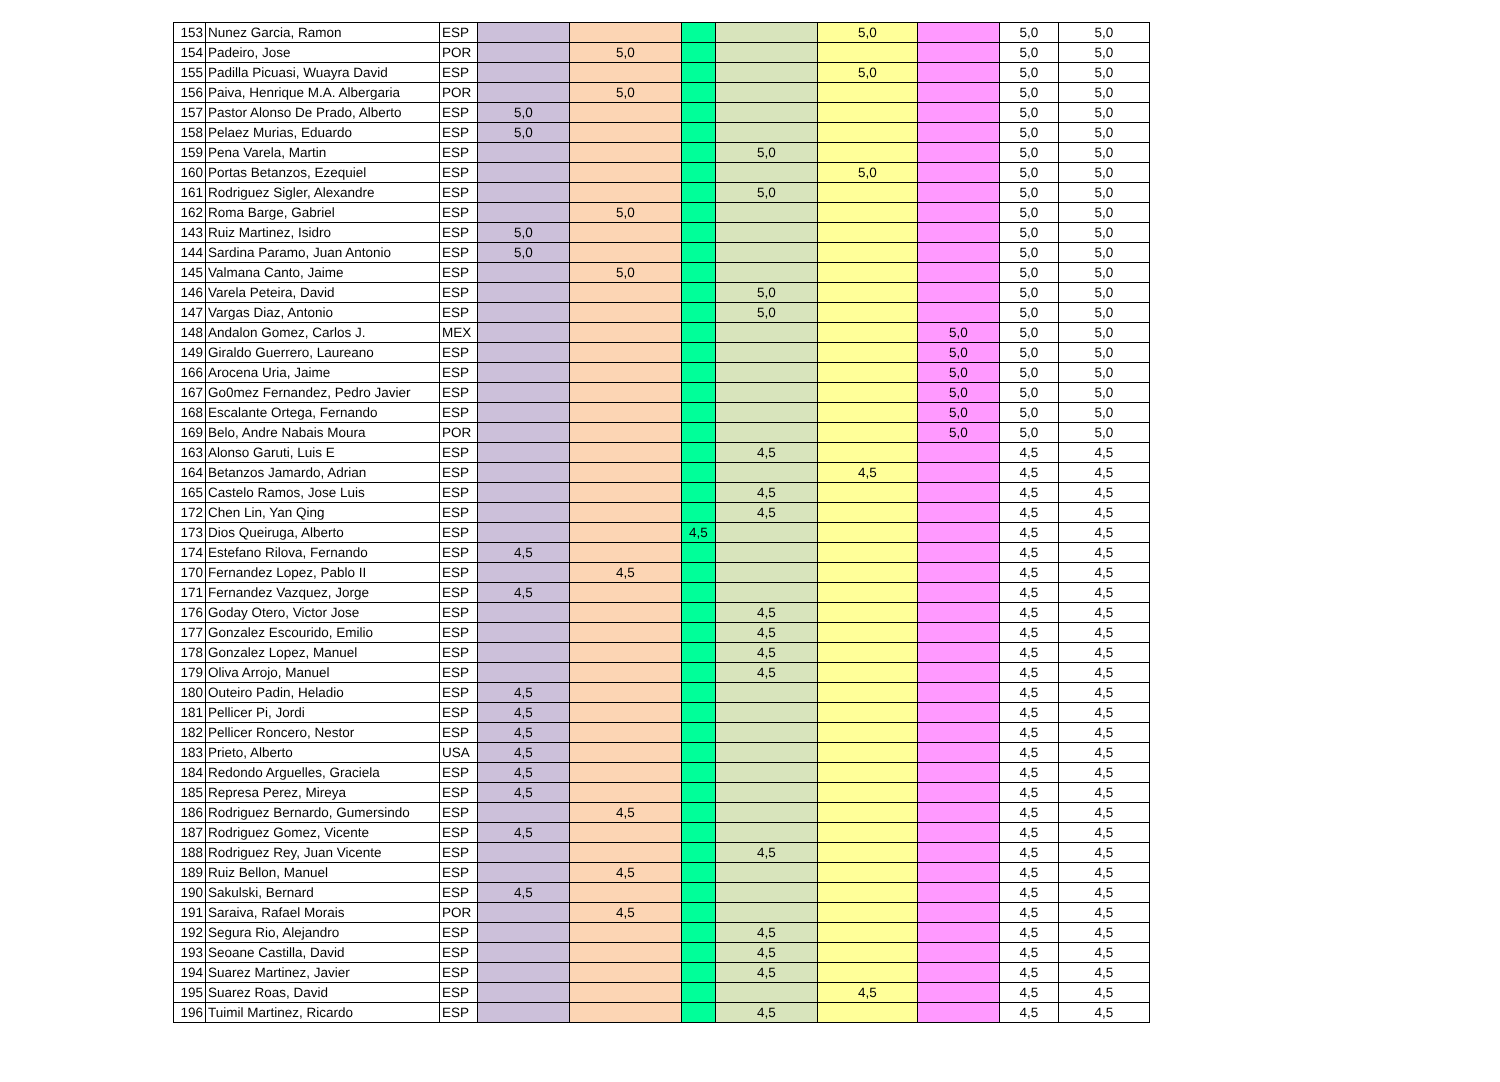| 153 | Nunez Garcia, Ramon | ESP | | | | | 5,0 | | 5,0 | 5,0 |
| 154 | Padeiro, Jose | POR | | 5,0 | | | | | 5,0 | 5,0 |
| 155 | Padilla Picuasi, Wuayra David | ESP | | | | | 5,0 | | 5,0 | 5,0 |
| 156 | Paiva, Henrique M.A. Albergaria | POR | | 5,0 | | | | | 5,0 | 5,0 |
| 157 | Pastor Alonso De Prado, Alberto | ESP | 5,0 | | | | | | 5,0 | 5,0 |
| 158 | Pelaez Murias, Eduardo | ESP | 5,0 | | | | | | 5,0 | 5,0 |
| 159 | Pena Varela, Martin | ESP | | | | 5,0 | | | 5,0 | 5,0 |
| 160 | Portas Betanzos, Ezequiel | ESP | | | | | 5,0 | | 5,0 | 5,0 |
| 161 | Rodriguez Sigler, Alexandre | ESP | | | | 5,0 | | | 5,0 | 5,0 |
| 162 | Roma Barge, Gabriel | ESP | | 5,0 | | | | | 5,0 | 5,0 |
| 143 | Ruiz Martinez, Isidro | ESP | 5,0 | | | | | | 5,0 | 5,0 |
| 144 | Sardina Paramo, Juan Antonio | ESP | 5,0 | | | | | | 5,0 | 5,0 |
| 145 | Valmana Canto, Jaime | ESP | | 5,0 | | | | | 5,0 | 5,0 |
| 146 | Varela Peteira, David | ESP | | | | 5,0 | | | 5,0 | 5,0 |
| 147 | Vargas Diaz, Antonio | ESP | | | | 5,0 | | | 5,0 | 5,0 |
| 148 | Andalon Gomez, Carlos J. | MEX | | | | | | 5,0 | 5,0 | 5,0 |
| 149 | Giraldo Guerrero, Laureano | ESP | | | | | | 5,0 | 5,0 | 5,0 |
| 166 | Arocena Uria, Jaime | ESP | | | | | | 5,0 | 5,0 | 5,0 |
| 167 | Go0mez Fernandez, Pedro Javier | ESP | | | | | | 5,0 | 5,0 | 5,0 |
| 168 | Escalante Ortega, Fernando | ESP | | | | | | 5,0 | 5,0 | 5,0 |
| 169 | Belo, Andre Nabais Moura | POR | | | | | | 5,0 | 5,0 | 5,0 |
| 163 | Alonso Garuti, Luis E | ESP | | | | 4,5 | | | 4,5 | 4,5 |
| 164 | Betanzos Jamardo, Adrian | ESP | | | | | 4,5 | | 4,5 | 4,5 |
| 165 | Castelo Ramos, Jose Luis | ESP | | | | 4,5 | | | 4,5 | 4,5 |
| 172 | Chen Lin, Yan Qing | ESP | | | | 4,5 | | | 4,5 | 4,5 |
| 173 | Dios Queiruga, Alberto | ESP | | | 4,5 | | | | 4,5 | 4,5 |
| 174 | Estefano Rilova, Fernando | ESP | 4,5 | | | | | | 4,5 | 4,5 |
| 170 | Fernandez Lopez, Pablo II | ESP | | 4,5 | | | | | 4,5 | 4,5 |
| 171 | Fernandez Vazquez, Jorge | ESP | 4,5 | | | | | | 4,5 | 4,5 |
| 176 | Goday Otero, Victor Jose | ESP | | | | 4,5 | | | 4,5 | 4,5 |
| 177 | Gonzalez Escourido, Emilio | ESP | | | | 4,5 | | | 4,5 | 4,5 |
| 178 | Gonzalez Lopez, Manuel | ESP | | | | 4,5 | | | 4,5 | 4,5 |
| 179 | Oliva Arrojo, Manuel | ESP | | | | 4,5 | | | 4,5 | 4,5 |
| 180 | Outeiro Padin, Heladio | ESP | 4,5 | | | | | | 4,5 | 4,5 |
| 181 | Pellicer Pi, Jordi | ESP | 4,5 | | | | | | 4,5 | 4,5 |
| 182 | Pellicer Roncero, Nestor | ESP | 4,5 | | | | | | 4,5 | 4,5 |
| 183 | Prieto, Alberto | USA | 4,5 | | | | | | 4,5 | 4,5 |
| 184 | Redondo Arguelles, Graciela | ESP | 4,5 | | | | | | 4,5 | 4,5 |
| 185 | Represa Perez, Mireya | ESP | 4,5 | | | | | | 4,5 | 4,5 |
| 186 | Rodriguez Bernardo, Gumersindo | ESP | | 4,5 | | | | | 4,5 | 4,5 |
| 187 | Rodriguez Gomez, Vicente | ESP | 4,5 | | | | | | 4,5 | 4,5 |
| 188 | Rodriguez Rey, Juan Vicente | ESP | | | | 4,5 | | | 4,5 | 4,5 |
| 189 | Ruiz Bellon, Manuel | ESP | | 4,5 | | | | | 4,5 | 4,5 |
| 190 | Sakulski, Bernard | ESP | 4,5 | | | | | | 4,5 | 4,5 |
| 191 | Saraiva, Rafael Morais | POR | | 4,5 | | | | | 4,5 | 4,5 |
| 192 | Segura Rio, Alejandro | ESP | | | | 4,5 | | | 4,5 | 4,5 |
| 193 | Seoane Castilla, David | ESP | | | | 4,5 | | | 4,5 | 4,5 |
| 194 | Suarez Martinez, Javier | ESP | | | | 4,5 | | | 4,5 | 4,5 |
| 195 | Suarez Roas, David | ESP | | | | | 4,5 | | 4,5 | 4,5 |
| 196 | Tuimil Martinez, Ricardo | ESP | | | | 4,5 | | | 4,5 | 4,5 |